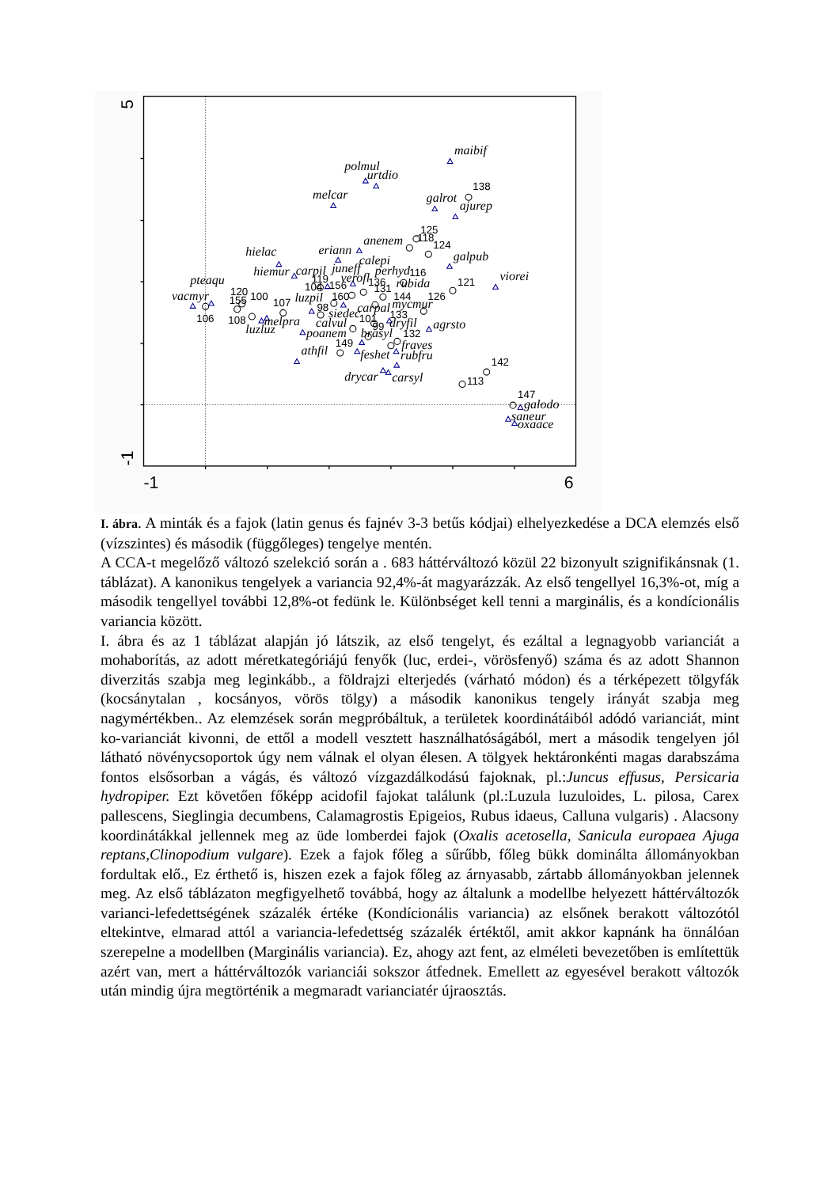5
-1
-1
6
maibif
polmul
urtdio
melcar
galrot
ajurep
anenem
hielac
eriann
calepi
galpub
hiemur
carpil
juneff
perhyd
pteaqu
viorei
verofl
rubida
vacmyr
luzpil
mycmur
melpra
siedec
carpal
luzluz
calvul
dryfil
agrsto
poanem
brasyl
fraves
athfil
feshet
rubfru
drycar
carsyl
galodo
saneur
oxaace
138
125
118
124
116
121
119
136
104
156
131
120
155
100
107
160
144
126
106
108
98
133
101
99
132
149
142
113
147
I. ábra. A minták és a fajok (latin genus és fajnév 3-3 betűs kódjai) elhelyezkedése a DCA elemzés első (vízszintes) és második (függőleges) tengelye mentén.
A CCA-t megelőző változó szelekció során a . 683 háttérváltozó közül 22 bizonyult szignifikánsnak (1. táblázat). A kanonikus tengelyek a variancia 92,4%-át magyarázzák. Az első tengellyel 16,3%-ot, míg a második tengellyel további 12,8%-ot fedünk le. Különbséget kell tenni a marginális, és a kondícionális variancia között.
I. ábra és az 1 táblázat alapján jó látszik, az első tengelyt, és ezáltal a legnagyobb varianciát a mohaborítás, az adott méretkategóriájú fenyők (luc, erdei-, vörösfenyő) száma és az adott Shannon diverzitás szabja meg leginkább., a földrajzi elterjedés (várható módon) és a térképezett tölgyfák (kocsánytalan , kocsányos, vörös tölgy) a második kanonikus tengely irányát szabja meg nagymértékben.. Az elemzések során megpróbáltuk, a területek koordinátáiból adódó varianciát, mint ko-varianciát kivonni, de ettől a modell vesztett használhatóságából, mert a második tengelyen jól látható növénycsoportok úgy nem válnak el olyan élesen. A tölgyek hektáronkénti magas darabszáma fontos elsősorban a vágás, és változó vízgazdálkodású fajoknak, pl.:Juncus effusus, Persicaria hydropiper. Ezt követően főképp acidofil fajokat találunk (pl.:Luzula luzuloides, L. pilosa, Carex pallescens, Sieglingia decumbens, Calamagrostis Epigeios, Rubus idaeus, Calluna vulgaris) . Alacsony koordinátákkal jellennek meg az üde lomberdei fajok (Oxalis acetosella, Sanicula europaea Ajuga reptans,Clinopodium vulgare). Ezek a fajok főleg a sűrűbb, főleg bükk dominálta állományokban fordultak elő., Ez érthető is, hiszen ezek a fajok főleg az árnyasabb, zártabb állományokban jelennek meg. Az első táblázaton megfigyelhető továbbá, hogy az általunk a modellbe helyezett háttérváltozók varianci-lefedettségének százalék értéke (Kondícionális variancia) az elsőnek berakott változótól eltekintve, elmarad attól a variancia-lefedettség százalék értéktől, amit akkor kapnánk ha önnálóan szerepelne a modellben (Marginális variancia). Ez, ahogy azt fent, az elméleti bevezetőben is említettük azért van, mert a háttérváltozók varianciái sokszor átfednek. Emellett az egyesével berakott változók után mindig újra megtörténik a megmaradt varianciatér újraosztás.